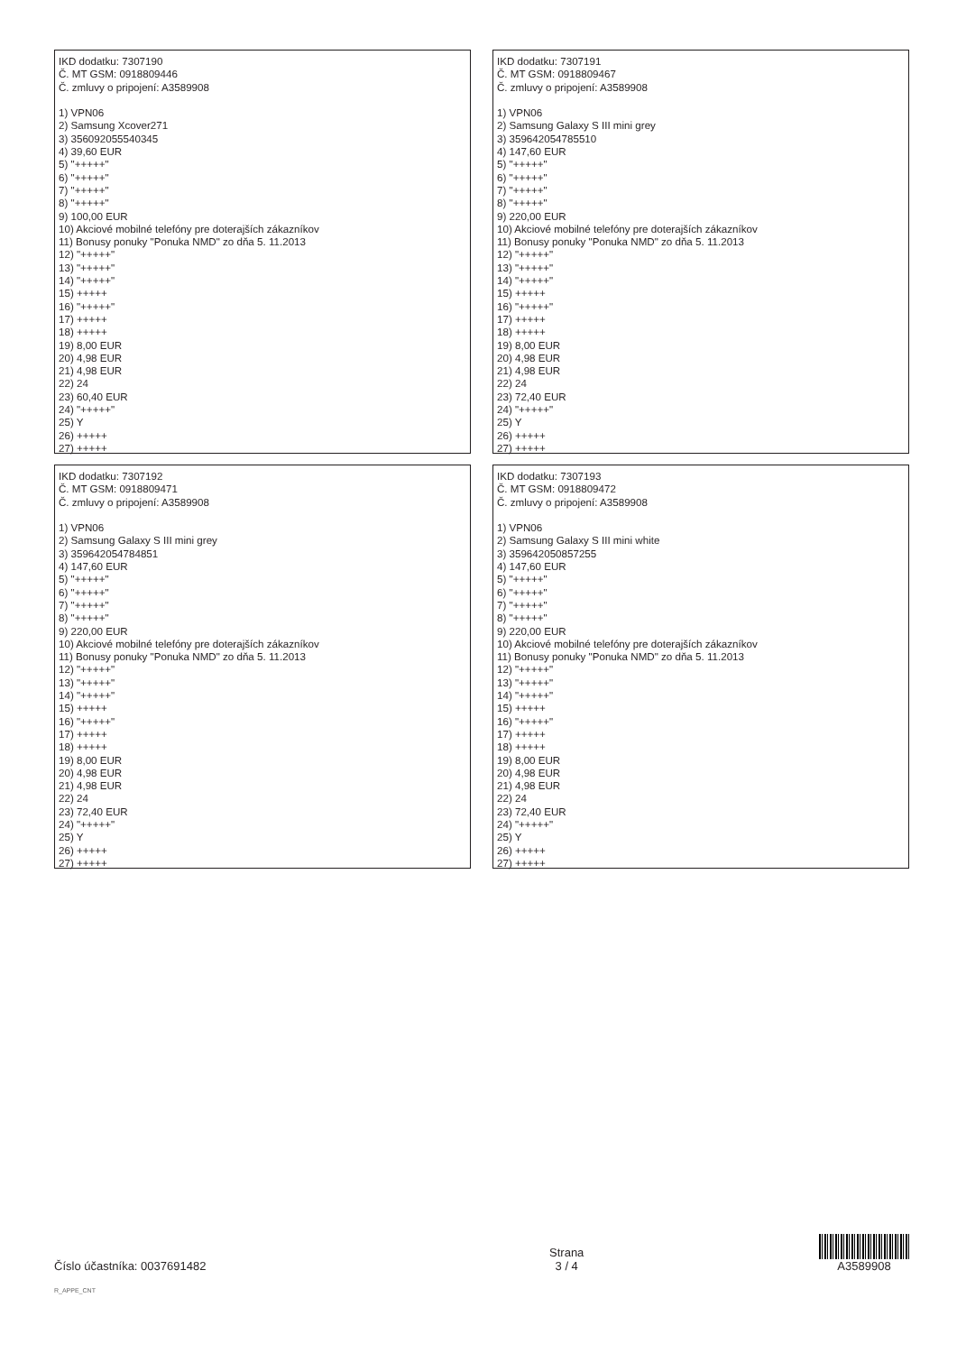IKD dodatku: 7307190
Č. MT GSM: 0918809446
Č. zmluvy o pripojení: A3589908
1) VPN06
2) Samsung Xcover271
3) 356092055540345
4) 39,60 EUR
5) "+++++"
6) "+++++"
7) "+++++"
8) "+++++"
9) 100,00 EUR
10) Akciové mobilné telefóny pre doterajších zákazníkov
11) Bonusy ponuky "Ponuka NMD" zo dňa 5. 11.2013
12) "+++++"
13) "+++++"
14) "+++++"
15) +++++
16) "+++++"
17) +++++
18) +++++
19) 8,00 EUR
20) 4,98 EUR
21) 4,98 EUR
22) 24
23) 60,40 EUR
24) "+++++"
25) Y
26) +++++
27) +++++
IKD dodatku: 7307191
Č. MT GSM: 0918809467
Č. zmluvy o pripojení: A3589908
1) VPN06
2) Samsung Galaxy S III mini grey
3) 359642054785510
4) 147,60 EUR
5) "+++++"
6) "+++++"
7) "+++++"
8) "+++++"
9) 220,00 EUR
10) Akciové mobilné telefóny pre doterajších zákazníkov
11) Bonusy ponuky "Ponuka NMD" zo dňa 5. 11.2013
12) "+++++"
13) "+++++"
14) "+++++"
15) +++++
16) "+++++"
17) +++++
18) +++++
19) 8,00 EUR
20) 4,98 EUR
21) 4,98 EUR
22) 24
23) 72,40 EUR
24) "+++++"
25) Y
26) +++++
27) +++++
IKD dodatku: 7307192
Č. MT GSM: 0918809471
Č. zmluvy o pripojení: A3589908
1) VPN06
2) Samsung Galaxy S III mini grey
3) 359642054784851
4) 147,60 EUR
5) "+++++"
6) "+++++"
7) "+++++"
8) "+++++"
9) 220,00 EUR
10) Akciové mobilné telefóny pre doterajších zákazníkov
11) Bonusy ponuky "Ponuka NMD" zo dňa 5. 11.2013
12) "+++++"
13) "+++++"
14) "+++++"
15) +++++
16) "+++++"
17) +++++
18) +++++
19) 8,00 EUR
20) 4,98 EUR
21) 4,98 EUR
22) 24
23) 72,40 EUR
24) "+++++"
25) Y
26) +++++
27) +++++
IKD dodatku: 7307193
Č. MT GSM: 0918809472
Č. zmluvy o pripojení: A3589908
1) VPN06
2) Samsung Galaxy S III mini white
3) 359642050857255
4) 147,60 EUR
5) "+++++"
6) "+++++"
7) "+++++"
8) "+++++"
9) 220,00 EUR
10) Akciové mobilné telefóny pre doterajších zákazníkov
11) Bonusy ponuky "Ponuka NMD" zo dňa 5. 11.2013
12) "+++++"
13) "+++++"
14) "+++++"
15) +++++
16) "+++++"
17) +++++
18) +++++
19) 8,00 EUR
20) 4,98 EUR
21) 4,98 EUR
22) 24
23) 72,40 EUR
24) "+++++"
25) Y
26) +++++
27) +++++
Číslo účastníka: 0037691482
Strana
3 / 4
A3589908
R_APPE_CNT